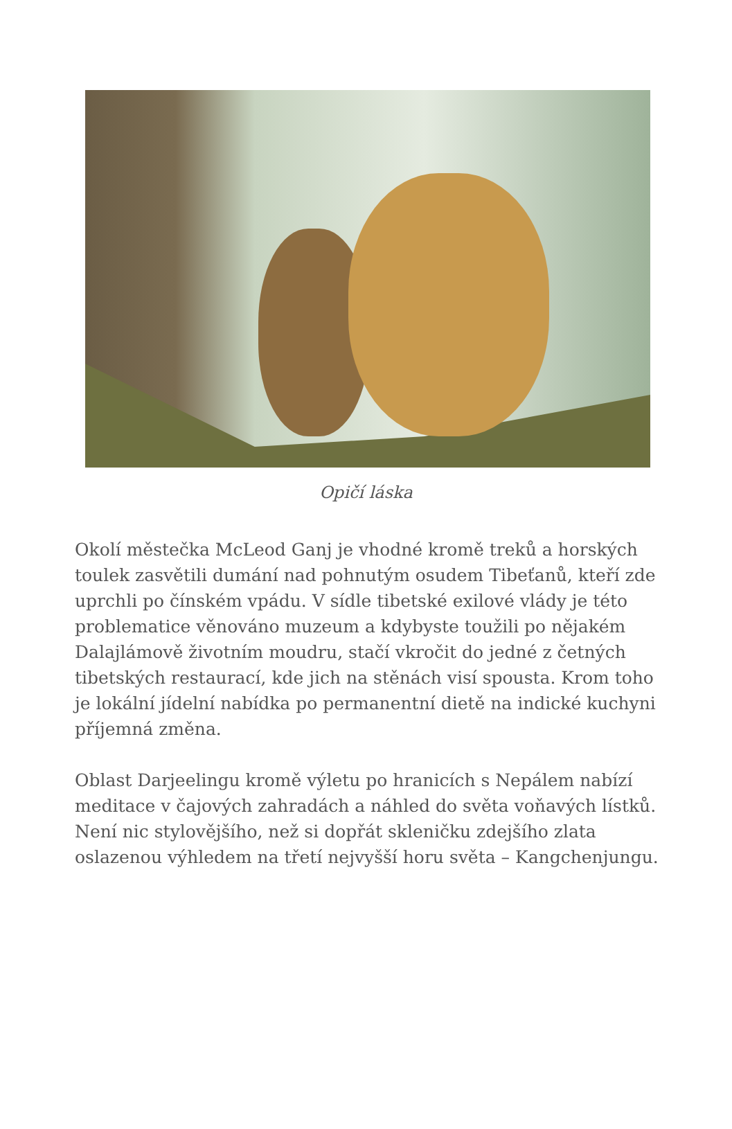Opičí láska
Okolí městečka McLeod Ganj je vhodné kromě treků a horských toulek zasvětili dumání nad pohnutým osudem Tibeťanů, kteří zde uprchli po čínském vpádu. V sídle tibetské exilové vlády je této problematice věnováno muzeum a kdybyste toužili po nějakém Dalajlámově životním moudru, stačí vkročit do jedné z četných tibetských restaurací, kde jich na stěnách visí spousta. Krom toho je lokální jídelní nabídka po permanentní dietě na indické kuchyni příjemná změna.
Oblast Darjeelingu kromě výletu po hranicích s Nepálem nabízí meditace v čajových zahradách a náhled do světa voňavých lístků. Není nic stylovějšího, než si dopřát skleničku zdejšího zlata oslazenou výhledem na třetí nejvyšší horu světa – Kangchenjungu.